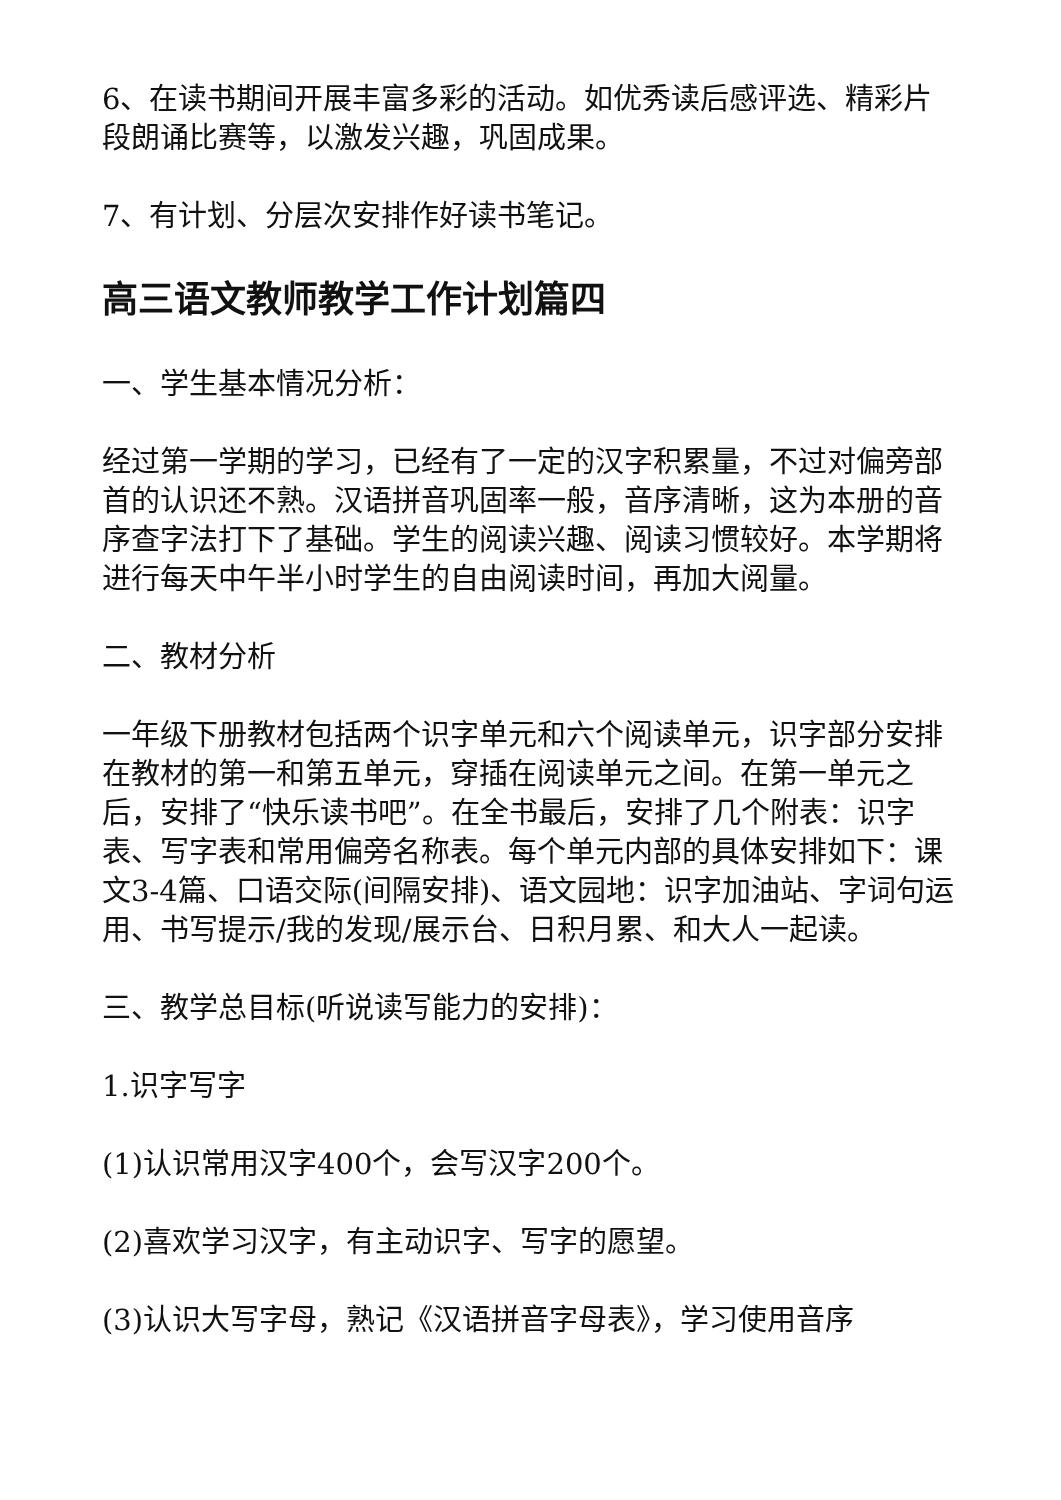6、在读书期间开展丰富多彩的活动。如优秀读后感评选、精彩片段朗诵比赛等，以激发兴趣，巩固成果。
7、有计划、分层次安排作好读书笔记。
高三语文教师教学工作计划篇四
一、学生基本情况分析：
经过第一学期的学习，已经有了一定的汉字积累量，不过对偏旁部首的认识还不熟。汉语拼音巩固率一般，音序清晰，这为本册的音序查字法打下了基础。学生的阅读兴趣、阅读习惯较好。本学期将进行每天中午半小时学生的自由阅读时间，再加大阅量。
二、教材分析
一年级下册教材包括两个识字单元和六个阅读单元，识字部分安排在教材的第一和第五单元，穿插在阅读单元之间。在第一单元之后，安排了“快乐读书吧”。在全书最后，安排了几个附表：识字表、写字表和常用偏旁名称表。每个单元内部的具体安排如下：课文3-4篇、口语交际(间隔安排)、语文园地：识字加油站、字词句运用、书写提示/我的发现/展示台、日积月累、和大人一起读。
三、教学总目标(听说读写能力的安排)：
1.识字写字
(1)认识常用汉字400个，会写汉字200个。
(2)喜欢学习汉字，有主动识字、写字的愿望。
(3)认识大写字母，熟记《汉语拼音字母表》，学习使用音序